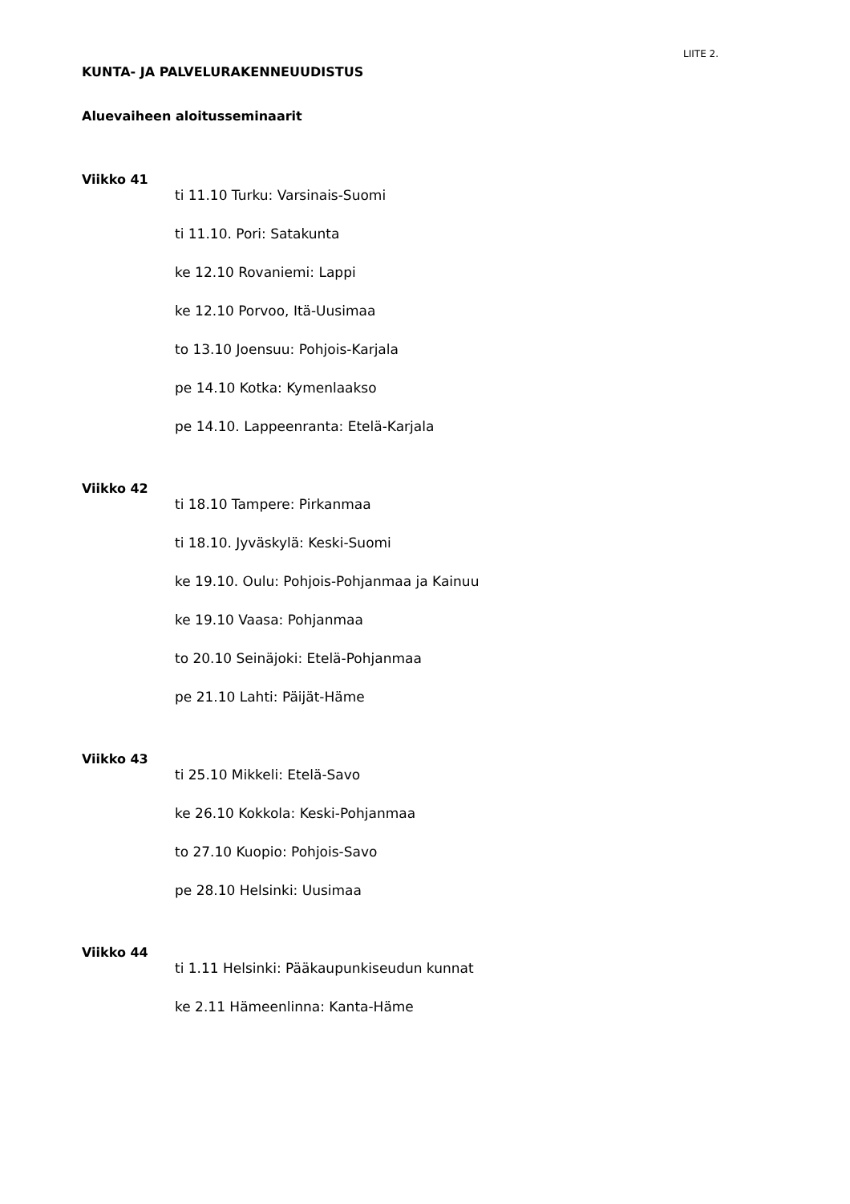LIITE 2.
KUNTA- JA PALVELURAKENNEUUDISTUS
Aluevaiheen aloitusseminaarit
Viikko 41
ti 11.10 Turku: Varsinais-Suomi
ti 11.10. Pori: Satakunta
ke 12.10 Rovaniemi: Lappi
ke 12.10 Porvoo, Itä-Uusimaa
to 13.10 Joensuu: Pohjois-Karjala
pe 14.10 Kotka: Kymenlaakso
pe 14.10. Lappeenranta: Etelä-Karjala
Viikko 42
ti 18.10 Tampere: Pirkanmaa
ti 18.10. Jyväskylä: Keski-Suomi
ke 19.10. Oulu: Pohjois-Pohjanmaa ja Kainuu
ke 19.10 Vaasa: Pohjanmaa
to 20.10 Seinäjoki: Etelä-Pohjanmaa
pe 21.10 Lahti: Päijät-Häme
Viikko 43
ti 25.10 Mikkeli: Etelä-Savo
ke 26.10 Kokkola: Keski-Pohjanmaa
to 27.10 Kuopio: Pohjois-Savo
pe 28.10 Helsinki: Uusimaa
Viikko 44
ti 1.11 Helsinki: Pääkaupunkiseudun kunnat
ke 2.11 Hämeenlinna: Kanta-Häme